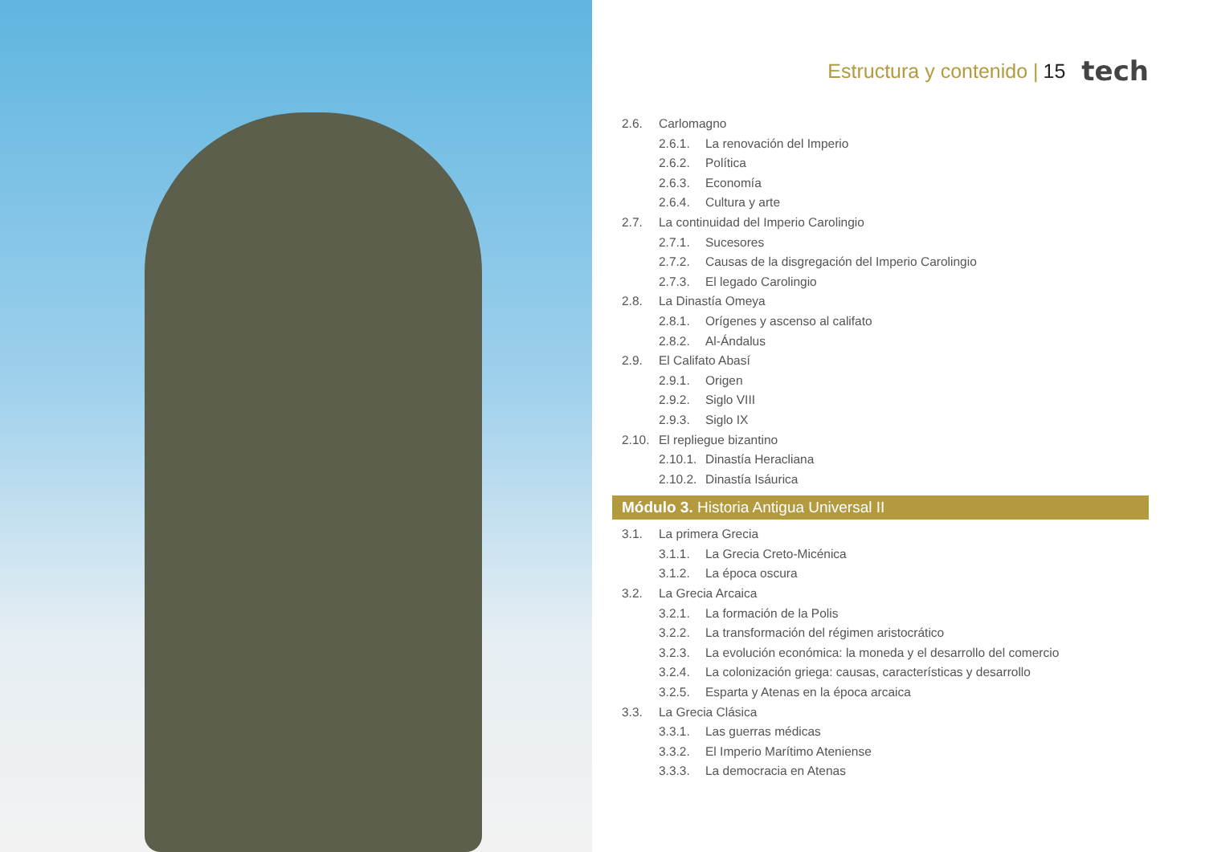Estructura y contenido | 15 tech
2.6. Carlomagno
2.6.1. La renovación del Imperio
2.6.2. Política
2.6.3. Economía
2.6.4. Cultura y arte
2.7. La continuidad del Imperio Carolingio
2.7.1. Sucesores
2.7.2. Causas de la disgregación del Imperio Carolingio
2.7.3. El legado Carolingio
2.8. La Dinastía Omeya
2.8.1. Orígenes y ascenso al califato
2.8.2. Al-Ándalus
2.9. El Califato Abasí
2.9.1. Origen
2.9.2. Siglo VIII
2.9.3. Siglo IX
2.10. El repliegue bizantino
2.10.1. Dinastía Heracliana
2.10.2. Dinastía Isáurica
Módulo 3. Historia Antigua Universal II
3.1. La primera Grecia
3.1.1. La Grecia Creto-Micénica
3.1.2. La época oscura
3.2. La Grecia Arcaica
3.2.1. La formación de la Polis
3.2.2. La transformación del régimen aristocrático
3.2.3. La evolución económica: la moneda y el desarrollo del comercio
3.2.4. La colonización griega: causas, características y desarrollo
3.2.5. Esparta y Atenas en la época arcaica
3.3. La Grecia Clásica
3.3.1. Las guerras médicas
3.3.2. El Imperio Marítimo Ateniense
3.3.3. La democracia en Atenas